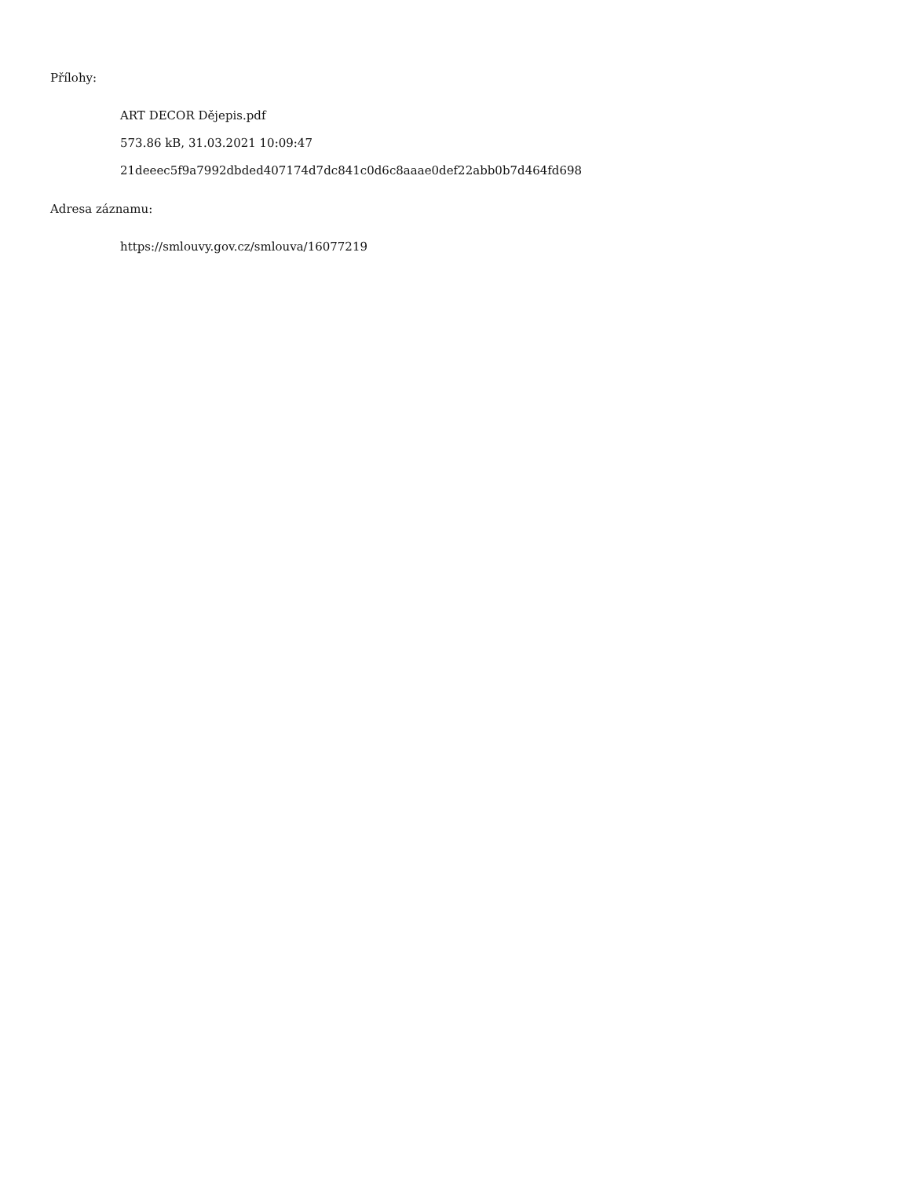Přílohy:
ART DECOR Dějepis.pdf
573.86 kB, 31.03.2021 10:09:47
21deeec5f9a7992dbded407174d7dc841c0d6c8aaae0def22abb0b7d464fd698
Adresa záznamu:
https://smlouvy.gov.cz/smlouva/16077219